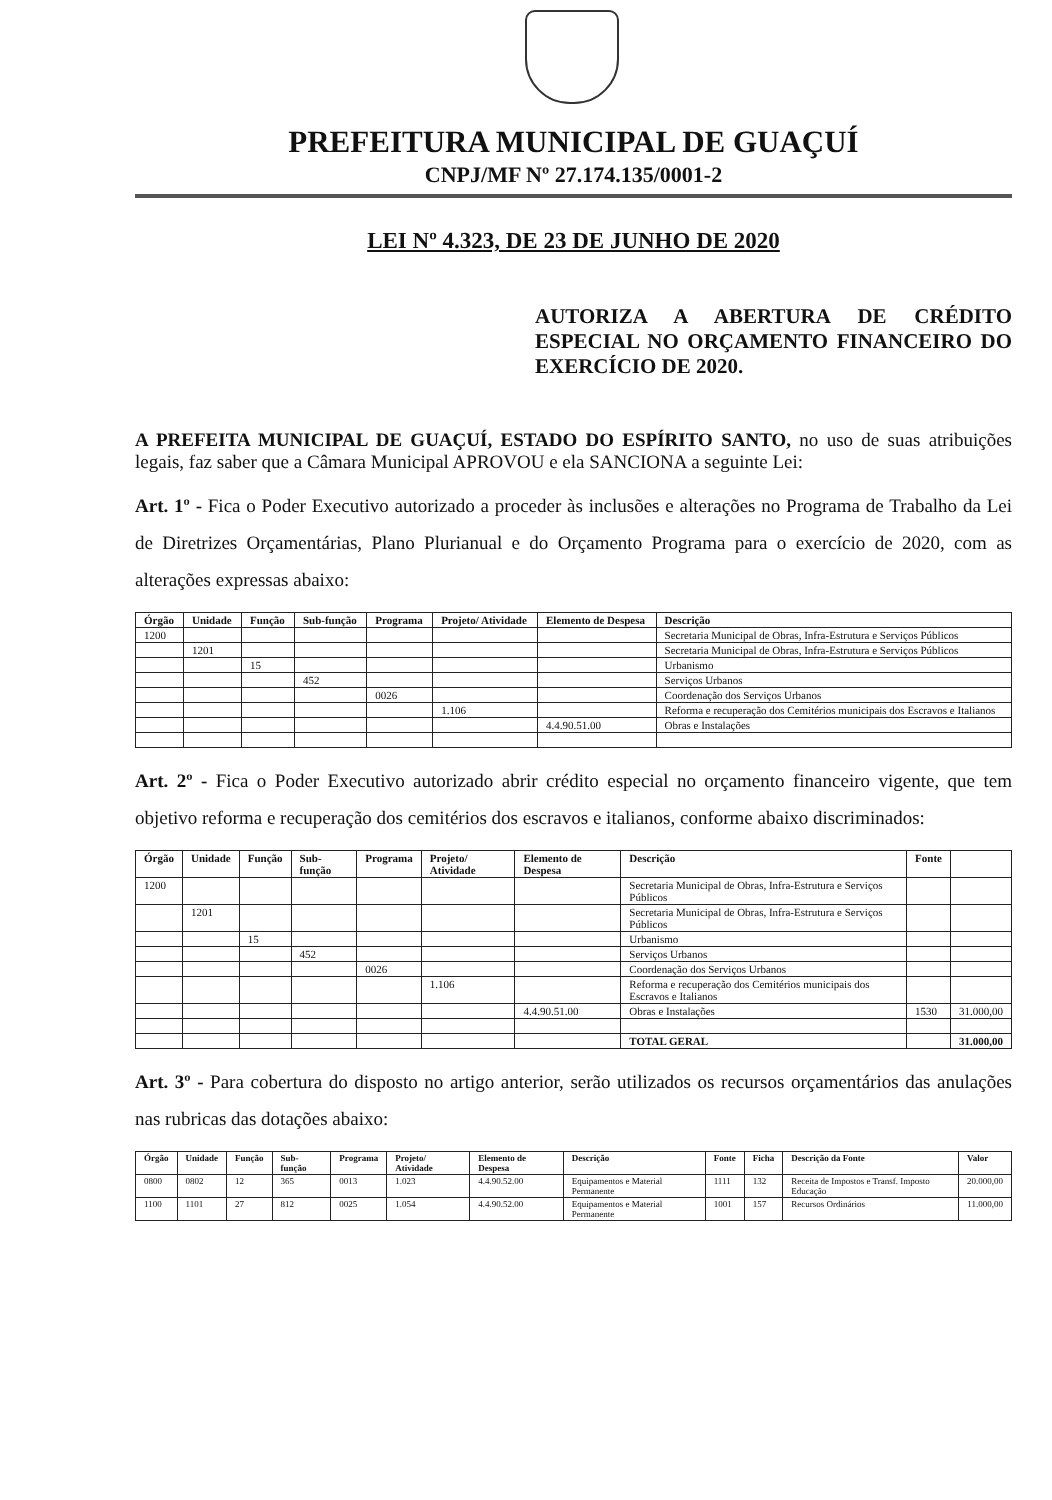PREFEITURA MUNICIPAL DE GUAÇUÍ
CNPJ/MF Nº 27.174.135/0001-2
LEI Nº 4.323, DE 23 DE JUNHO DE 2020
AUTORIZA A ABERTURA DE CRÉDITO ESPECIAL NO ORÇAMENTO FINANCEIRO DO EXERCÍCIO DE 2020.
A PREFEITA MUNICIPAL DE GUAÇUÍ, ESTADO DO ESPÍRITO SANTO, no uso de suas atribuições legais, faz saber que a Câmara Municipal APROVOU e ela SANCIONA a seguinte Lei:
Art. 1º - Fica o Poder Executivo autorizado a proceder às inclusões e alterações no Programa de Trabalho da Lei de Diretrizes Orçamentárias, Plano Plurianual e do Orçamento Programa para o exercício de 2020, com as alterações expressas abaixo:
| Órgão | Unidade | Função | Sub-função | Programa | Projeto/ Atividade | Elemento de Despesa | Descrição |
| --- | --- | --- | --- | --- | --- | --- | --- |
| 1200 | | | | | | | Secretaria Municipal de Obras, Infra-Estrutura e Serviços Públicos |
| | 1201 | | | | | | Secretaria Municipal de Obras, Infra-Estrutura e Serviços Públicos |
| | | 15 | | | | | Urbanismo |
| | | | 452 | | | | Serviços Urbanos |
| | | | | 0026 | | | Coordenação dos Serviços Urbanos |
| | | | | | 1.106 | | Reforma e recuperação dos Cemitérios municipais dos Escravos e Italianos |
| | | | | | | 4.4.90.51.00 | Obras e Instalações |
Art. 2º - Fica o Poder Executivo autorizado abrir crédito especial no orçamento financeiro vigente, que tem objetivo reforma e recuperação dos cemitérios dos escravos e italianos, conforme abaixo discriminados:
| Órgão | Unidade | Função | Sub-função | Programa | Projeto/ Atividade | Elemento de Despesa | Descrição | Fonte | |
| --- | --- | --- | --- | --- | --- | --- | --- | --- | --- |
| 1200 | | | | | | | Secretaria Municipal de Obras, Infra-Estrutura e Serviços Públicos | | |
| | 1201 | | | | | | Secretaria Municipal de Obras, Infra-Estrutura e Serviços Públicos | | |
| | | 15 | | | | | Urbanismo | | |
| | | | 452 | | | | Serviços Urbanos | | |
| | | | | 0026 | | | Coordenação dos Serviços Urbanos | | |
| | | | | | 1.106 | | Reforma e recuperação dos Cemitérios municipais dos Escravos e Italianos | | |
| | | | | | | 4.4.90.51.00 | Obras e Instalações | 1530 | 31.000,00 |
| | | | | | | | TOTAL GERAL | | 31.000,00 |
Art. 3º - Para cobertura do disposto no artigo anterior, serão utilizados os recursos orçamentários das anulações nas rubricas das dotações abaixo:
| Órgão | Unidade | Função | Sub-função | Programa | Projeto/ Atividade | Elemento de Despesa | Descrição | Fonte | Ficha | Descrição da Fonte | Valor |
| --- | --- | --- | --- | --- | --- | --- | --- | --- | --- | --- | --- |
| 0800 | 0802 | 12 | 365 | 0013 | 1.023 | 4.4.90.52.00 | Equipamentos e Material Permanente | 1111 | 132 | Receita de Impostos e Transf. Imposto Educação | 20.000,00 |
| 1100 | 1101 | 27 | 812 | 0025 | 1.054 | 4.4.90.52.00 | Equipamentos e Material Permanente | 1001 | 157 | Recursos Ordinários | 11.000,00 |